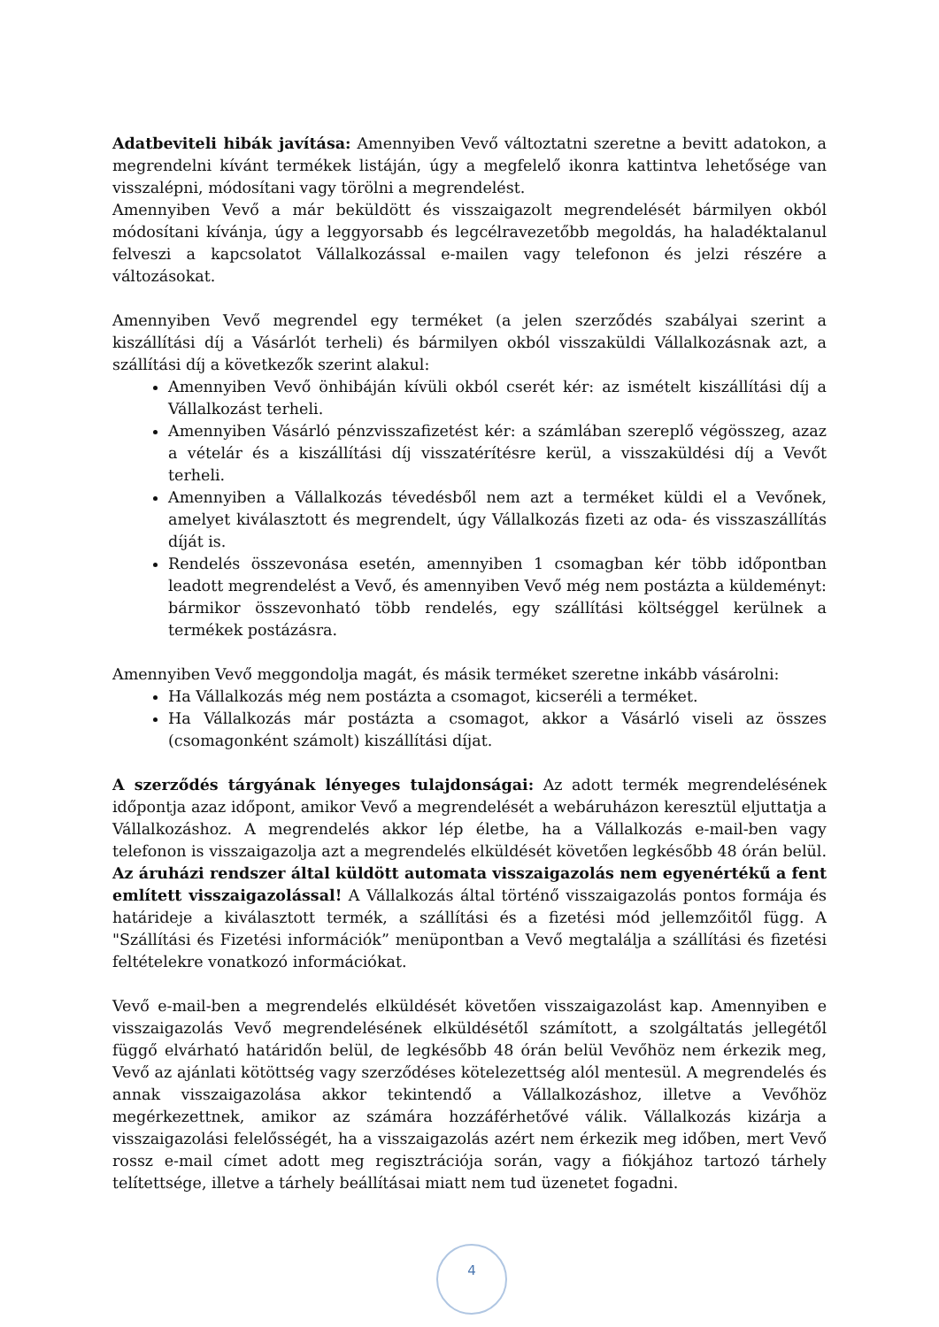Adatbeviteli hibák javítása: Amennyiben Vevő változtatni szeretne a bevitt adatokon, a megrendelni kívánt termékek listáján, úgy a megfelelő ikonra kattintva lehetősége van visszalépni, módosítani vagy törölni a megrendelést.
Amennyiben Vevő a már beküldött és visszaigazolt megrendelését bármilyen okból módosítani kívánja, úgy a leggyorsabb és legcélravezetőbb megoldás, ha haladéktalanul felveszi a kapcsolatot Vállalkozással e-mailen vagy telefonon és jelzi részére a változásokat.
Amennyiben Vevő megrendel egy terméket (a jelen szerződés szabályai szerint a kiszállítási díj a Vásárlót terheli) és bármilyen okból visszaküldi Vállalkozásnak azt, a szállítási díj a következők szerint alakul:
Amennyiben Vevő önhibáján kívüli okból cserét kér: az ismételt kiszállítási díj a Vállalkozást terheli.
Amennyiben Vásárló pénzvisszafizetést kér: a számlában szereplő végösszeg, azaz a vételár és a kiszállítási díj visszatérítésre kerül, a visszaküldési díj a Vevőt terheli.
Amennyiben a Vállalkozás tévedésből nem azt a terméket küldi el a Vevőnek, amelyet kiválasztott és megrendelt, úgy Vállalkozás fizeti az oda- és visszaszállítás díját is.
Rendelés összevonása esetén, amennyiben 1 csomagban kér több időpontban leadott megrendelést a Vevő, és amennyiben Vevő még nem postázta a küldeményt: bármikor összevonható több rendelés, egy szállítási költséggel kerülnek a termékek postázásra.
Amennyiben Vevő meggondolja magát, és másik terméket szeretne inkább vásárolni:
Ha Vállalkozás még nem postázta a csomagot, kicseréli a terméket.
Ha Vállalkozás már postázta a csomagot, akkor a Vásárló viseli az összes (csomagonként számolt) kiszállítási díjat.
A szerződés tárgyának lényeges tulajdonságai: Az adott termék megrendelésének időpontja azaz időpont, amikor Vevő a megrendelését a webáruházon keresztül eljuttatja a Vállalkozáshoz. A megrendelés akkor lép életbe, ha a Vállalkozás e-mail-ben vagy telefonon is visszaigazolja azt a megrendelés elküldését követően legkésőbb 48 órán belül. Az áruházi rendszer által küldött automata visszaigazolás nem egyenértékű a fent említett visszaigazolással! A Vállalkozás által történő visszaigazolás pontos formája és határideje a kiválasztott termék, a szállítási és a fizetési mód jellemzőitől függ. A "Szállítási és Fizetési információk” menüpontban a Vevő megtalálja a szállítási és fizetési feltételekre vonatkozó információkat.
Vevő e-mail-ben a megrendelés elküldését követően visszaigazolást kap. Amennyiben e visszaigazolás Vevő megrendelésének elküldésétől számított, a szolgáltatás jellegétől függő elvárható határidőn belül, de legkésőbb 48 órán belül Vevőhöz nem érkezik meg, Vevő az ajánlati kötöttség vagy szerződéses kötelezettség alól mentesül. A megrendelés és annak visszaigazolása akkor tekintendő a Vállalkozáshoz, illetve a Vevőhöz megérkezettnek, amikor az számára hozzáférhetővé válik. Vállalkozás kizárja a visszaigazolási felelősségét, ha a visszaigazolás azért nem érkezik meg időben, mert Vevő rossz e-mail címet adott meg regisztrációja során, vagy a fiókjához tartozó tárhely telítettsége, illetve a tárhely beállításai miatt nem tud üzenetet fogadni.
4